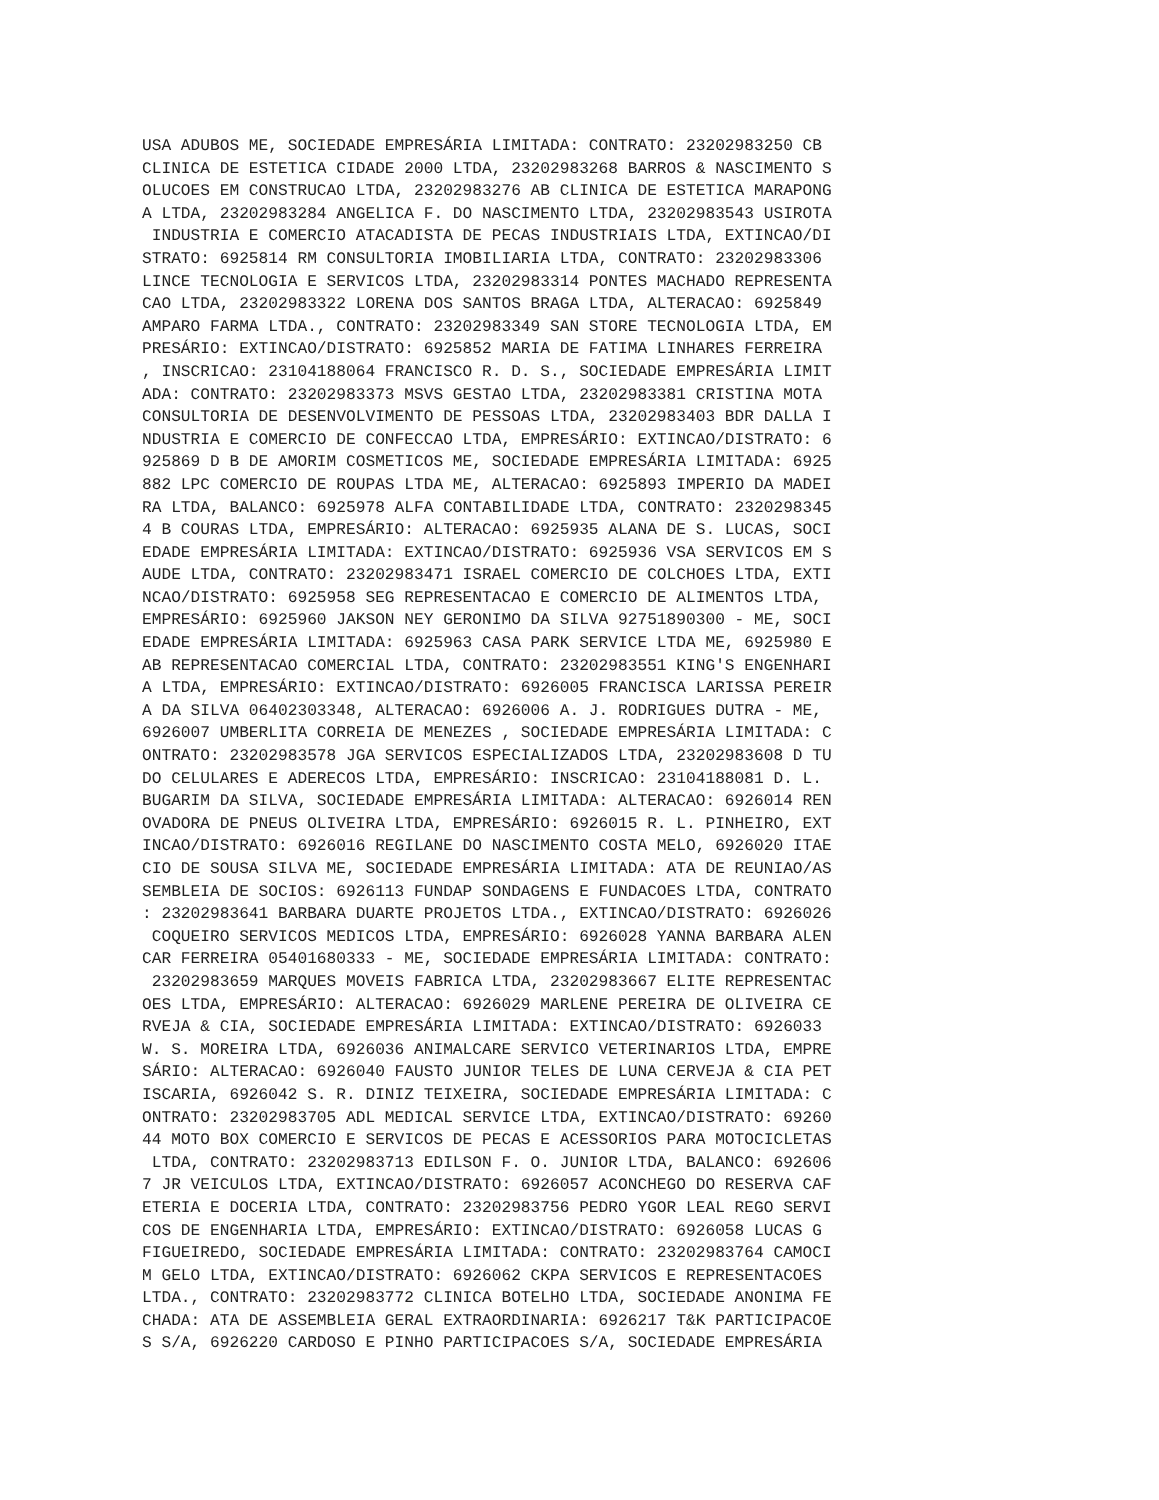USA ADUBOS ME, SOCIEDADE EMPRESÁRIA LIMITADA: CONTRATO: 23202983250 CB
CLINICA DE ESTETICA CIDADE 2000 LTDA, 23202983268 BARROS & NASCIMENTO S
OLUCOES EM CONSTRUCAO LTDA, 23202983276 AB CLINICA DE ESTETICA MARAPONG
A LTDA, 23202983284 ANGELICA F. DO NASCIMENTO LTDA, 23202983543 USIROTA
 INDUSTRIA E COMERCIO ATACADISTA DE PECAS INDUSTRIAIS LTDA, EXTINCAO/DI
STRATO: 6925814 RM CONSULTORIA IMOBILIARIA LTDA, CONTRATO: 23202983306
LINCE TECNOLOGIA E SERVICOS LTDA, 23202983314 PONTES MACHADO REPRESENTA
CAO LTDA, 23202983322 LORENA DOS SANTOS BRAGA LTDA, ALTERACAO: 6925849
AMPARO FARMA LTDA., CONTRATO: 23202983349 SAN STORE TECNOLOGIA LTDA, EM
PRESÁRIO: EXTINCAO/DISTRATO: 6925852 MARIA DE FATIMA LINHARES FERREIRA
, INSCRICAO: 23104188064 FRANCISCO R. D. S., SOCIEDADE EMPRESÁRIA LIMIT
ADA: CONTRATO: 23202983373 MSVS GESTAO LTDA, 23202983381 CRISTINA MOTA
CONSULTORIA DE DESENVOLVIMENTO DE PESSOAS LTDA, 23202983403 BDR DALLA I
NDUSTRIA E COMERCIO DE CONFECCAO LTDA, EMPRESÁRIO: EXTINCAO/DISTRATO: 6
925869 D B DE AMORIM COSMETICOS ME, SOCIEDADE EMPRESÁRIA LIMITADA: 6925
882 LPC COMERCIO DE ROUPAS LTDA ME, ALTERACAO: 6925893 IMPERIO DA MADEI
RA LTDA, BALANCO: 6925978 ALFA CONTABILIDADE LTDA, CONTRATO: 2320298345
4 B COURAS LTDA, EMPRESÁRIO: ALTERACAO: 6925935 ALANA DE S. LUCAS, SOCI
EDADE EMPRESÁRIA LIMITADA: EXTINCAO/DISTRATO: 6925936 VSA SERVICOS EM S
AUDE LTDA, CONTRATO: 23202983471 ISRAEL COMERCIO DE COLCHOES LTDA, EXTI
NCAO/DISTRATO: 6925958 SEG REPRESENTACAO E COMERCIO DE ALIMENTOS LTDA,
EMPRESÁRIO: 6925960 JAKSON NEY GERONIMO DA SILVA 92751890300 - ME, SOCI
EDADE EMPRESÁRIA LIMITADA: 6925963 CASA PARK SERVICE LTDA ME, 6925980 E
AB REPRESENTACAO COMERCIAL LTDA, CONTRATO: 23202983551 KING'S ENGENHARI
A LTDA, EMPRESÁRIO: EXTINCAO/DISTRATO: 6926005 FRANCISCA LARISSA PEREIR
A DA SILVA 06402303348, ALTERACAO: 6926006 A. J. RODRIGUES DUTRA - ME,
6926007 UMBERLITA CORREIA DE MENEZES , SOCIEDADE EMPRESÁRIA LIMITADA: C
ONTRATO: 23202983578 JGA SERVICOS ESPECIALIZADOS LTDA, 23202983608 D TU
DO CELULARES E ADERECOS LTDA, EMPRESÁRIO: INSCRICAO: 23104188081 D. L.
BUGARIM DA SILVA, SOCIEDADE EMPRESÁRIA LIMITADA: ALTERACAO: 6926014 REN
OVADORA DE PNEUS OLIVEIRA LTDA, EMPRESÁRIO: 6926015 R. L. PINHEIRO, EXT
INCAO/DISTRATO: 6926016 REGILANE DO NASCIMENTO COSTA MELO, 6926020 ITAE
CIO DE SOUSA SILVA ME, SOCIEDADE EMPRESÁRIA LIMITADA: ATA DE REUNIAO/AS
SEMBLEIA DE SOCIOS: 6926113 FUNDAP SONDAGENS E FUNDACOES LTDA, CONTRATO
: 23202983641 BARBARA DUARTE PROJETOS LTDA., EXTINCAO/DISTRATO: 6926026
 COQUEIRO SERVICOS MEDICOS LTDA, EMPRESÁRIO: 6926028 YANNA BARBARA ALEN
CAR FERREIRA 05401680333 - ME, SOCIEDADE EMPRESÁRIA LIMITADA: CONTRATO:
 23202983659 MARQUES MOVEIS FABRICA LTDA, 23202983667 ELITE REPRESENTAC
OES LTDA, EMPRESÁRIO: ALTERACAO: 6926029 MARLENE PEREIRA DE OLIVEIRA CE
RVEJA & CIA, SOCIEDADE EMPRESÁRIA LIMITADA: EXTINCAO/DISTRATO: 6926033
W. S. MOREIRA LTDA, 6926036 ANIMALCARE SERVICO VETERINARIOS LTDA, EMPRE
SÁRIO: ALTERACAO: 6926040 FAUSTO JUNIOR TELES DE LUNA CERVEJA & CIA PET
ISCARIA, 6926042 S. R. DINIZ TEIXEIRA, SOCIEDADE EMPRESÁRIA LIMITADA: C
ONTRATO: 23202983705 ADL MEDICAL SERVICE LTDA, EXTINCAO/DISTRATO: 69260
44 MOTO BOX COMERCIO E SERVICOS DE PECAS E ACESSORIOS PARA MOTOCICLETAS
 LTDA, CONTRATO: 23202983713 EDILSON F. O. JUNIOR LTDA, BALANCO: 692606
7 JR VEICULOS LTDA, EXTINCAO/DISTRATO: 6926057 ACONCHEGO DO RESERVA CAF
ETERIA E DOCERIA LTDA, CONTRATO: 23202983756 PEDRO YGOR LEAL REGO SERVI
COS DE ENGENHARIA LTDA, EMPRESÁRIO: EXTINCAO/DISTRATO: 6926058 LUCAS G
FIGUEIREDO, SOCIEDADE EMPRESÁRIA LIMITADA: CONTRATO: 23202983764 CAMOCI
M GELO LTDA, EXTINCAO/DISTRATO: 6926062 CKPA SERVICOS E REPRESENTACOES
LTDA., CONTRATO: 23202983772 CLINICA BOTELHO LTDA, SOCIEDADE ANONIMA FE
CHADA: ATA DE ASSEMBLEIA GERAL EXTRAORDINARIA: 6926217 T&K PARTICIPACOE
S S/A, 6926220 CARDOSO E PINHO PARTICIPACOES S/A, SOCIEDADE EMPRESÁRIA